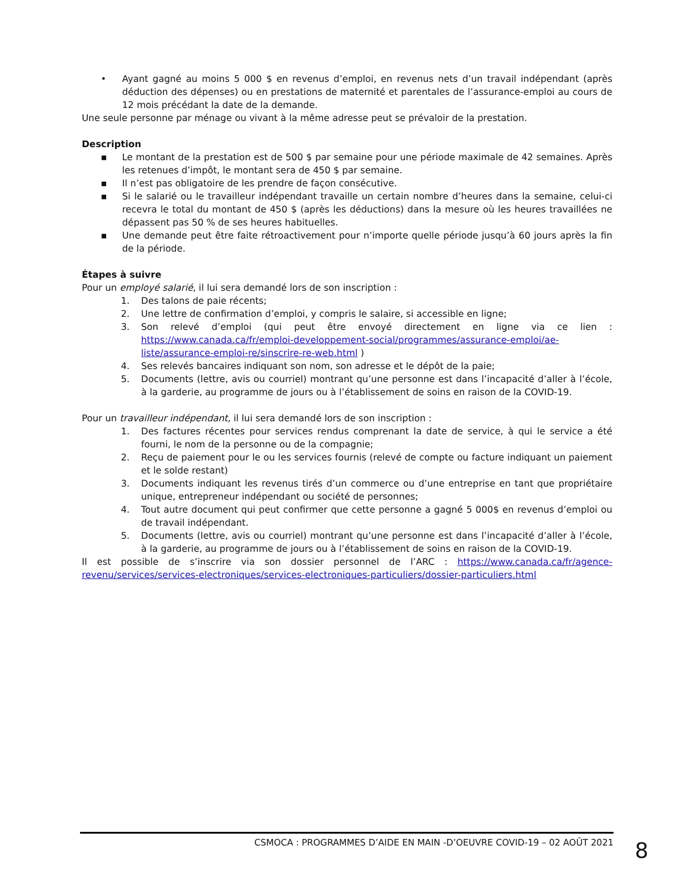• Ayant gagné au moins 5 000 $ en revenus d’emploi, en revenus nets d’un travail indépendant (après déduction des dépenses) ou en prestations de maternité et parentales de l’assurance-emploi au cours de 12 mois précédant la date de la demande.
Une seule personne par ménage ou vivant à la même adresse peut se prévaloir de la prestation.
Description
▪ Le montant de la prestation est de 500 $ par semaine pour une période maximale de 42 semaines. Après les retenues d’impôt, le montant sera de 450 $ par semaine.
▪ Il n’est pas obligatoire de les prendre de façon consécutive.
▪ Si le salarié ou le travailleur indépendant travaille un certain nombre d’heures dans la semaine, celui-ci recevra le total du montant de 450 $ (après les déductions) dans la mesure où les heures travaillées ne dépassent pas 50 % de ses heures habituelles.
▪ Une demande peut être faite rétroactivement pour n’importe quelle période jusqu’à 60 jours après la fin de la période.
Étapes à suivre
Pour un employé salarié, il lui sera demandé lors de son inscription :
1. Des talons de paie récents;
2. Une lettre de confirmation d’emploi, y compris le salaire, si accessible en ligne;
3. Son relevé d’emploi (qui peut être envoyé directement en ligne via ce lien : https://www.canada.ca/fr/emploi-developpement-social/programmes/assurance-emploi/ae-liste/assurance-emploi-re/sinscrire-re-web.html )
4. Ses relevés bancaires indiquant son nom, son adresse et le dépôt de la paie;
5. Documents (lettre, avis ou courriel) montrant qu’une personne est dans l’incapacité d’aller à l’école, à la garderie, au programme de jours ou à l’établissement de soins en raison de la COVID-19.
Pour un travailleur indépendant, il lui sera demandé lors de son inscription :
1. Des factures récentes pour services rendus comprenant la date de service, à qui le service a été fourni, le nom de la personne ou de la compagnie;
2. Reçu de paiement pour le ou les services fournis (relevé de compte ou facture indiquant un paiement et le solde restant)
3. Documents indiquant les revenus tirés d’un commerce ou d’une entreprise en tant que propriétaire unique, entrepreneur indépendant ou société de personnes;
4. Tout autre document qui peut confirmer que cette personne a gagné 5 000$ en revenus d’emploi ou de travail indépendant.
5. Documents (lettre, avis ou courriel) montrant qu’une personne est dans l’incapacité d’aller à l’école, à la garderie, au programme de jours ou à l’établissement de soins en raison de la COVID-19.
Il est possible de s’inscrire via son dossier personnel de l’ARC : https://www.canada.ca/fr/agence-revenu/services/services-electroniques/services-electroniques-particuliers/dossier-particuliers.html
CSMOCA : PROGRAMMES D’AIDE EN MAIN -D’OEUVRE COVID-19 – 02 AOÛT 2021
8